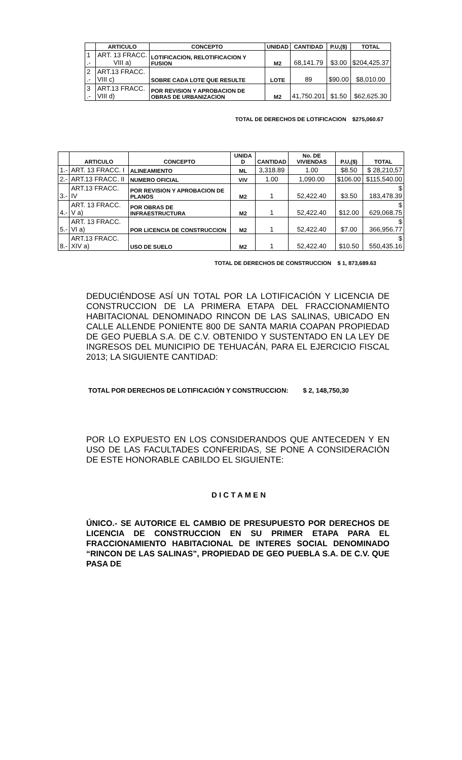| | ARTICULO | CONCEPTO | UNIDAD | CANTIDAD | P.U,($) | TOTAL |
| --- | --- | --- | --- | --- | --- | --- |
| 1 .- | ART. 13 FRACC. VIII a) | LOTIFICACION, RELOTIFICACION Y FUSION | M2 | 68,141.79 | $3.00 | $204,425.37 |
| 2 .- | ART.13 FRACC. VIII c) | SOBRE CADA LOTE QUE RESULTE | LOTE | 89 | $90.00 | $8,010.00 |
| 3 .- | ART.13 FRACC. VIII d) | POR REVISION Y APROBACION DE OBRAS DE URBANIZACION | M2 | 41,750.201 | $1.50 | $62,625.30 |
TOTAL DE DERECHOS DE LOTIFICACION $275,060.67
| | ARTICULO | CONCEPTO | UNIDA D | CANTIDAD | No. DE VIVIENDAS | P.U,($) | TOTAL |
| --- | --- | --- | --- | --- | --- | --- | --- |
| 1.- | ART. 13 FRACC. I | ALINEAMIENTO | ML | 3,318.89 | 1.00 | $8.50 | $ 28,210,57 |
| 2.- | ART.13 FRACC. II | NUMERO OFICIAL | VIV | 1.00 | 1,090.00 | $106.00 | $115,540.00 |
| 3.- | ART.13 FRACC. IV | POR REVISION Y APROBACION DE PLANOS | M2 | 1 | 52,422.40 | $3.50 | $ 183,478.39 |
| 4.- | ART. 13 FRACC. V a) | POR OBRAS DE INFRAESTRUCTURA | M2 | 1 | 52,422.40 | $12.00 | $ 629,068.75 |
| 5.- | ART. 13 FRACC. VI a) | POR LICENCIA DE CONSTRUCCION | M2 | 1 | 52,422.40 | $7.00 | $ 366,956.77 |
| 8.- | ART.13 FRACC. XIV a) | USO DE SUELO | M2 | 1 | 52,422.40 | $10.50 | $ 550,435.16 |
TOTAL DE DERECHOS DE CONSTRUCCION $ 1, 873,689.63
DEDUCIÉNDOSE ASÍ UN TOTAL POR LA LOTIFICACIÓN Y LICENCIA DE CONSTRUCCION DE LA PRIMERA ETAPA DEL FRACCIONAMIENTO HABITACIONAL DENOMINADO RINCON DE LAS SALINAS, UBICADO EN CALLE ALLENDE PONIENTE 800 DE SANTA MARIA COAPAN PROPIEDAD DE GEO PUEBLA S.A. DE C.V. OBTENIDO Y SUSTENTADO EN LA LEY DE INGRESOS DEL MUNICIPIO DE TEHUACÁN, PARA EL EJERCICIO FISCAL 2013; LA SIGUIENTE CANTIDAD:
TOTAL POR DERECHOS DE LOTIFICACIÓN Y CONSTRUCCION: $ 2, 148,750,30
POR LO EXPUESTO EN LOS CONSIDERANDOS QUE ANTECEDEN Y EN USO DE LAS FACULTADES CONFERIDAS, SE PONE A CONSIDERACIÓN DE ESTE HONORABLE CABILDO EL SIGUIENTE:
D I C T A M E N
ÚNICO.- SE AUTORICE EL CAMBIO DE PRESUPUESTO POR DERECHOS DE LICENCIA DE CONSTRUCCION EN SU PRIMER ETAPA PARA EL FRACCIONAMIENTO HABITACIONAL DE INTERES SOCIAL DENOMINADO “RINCON DE LAS SALINAS”, PROPIEDAD DE GEO PUEBLA S.A. DE C.V. QUE PASA DE